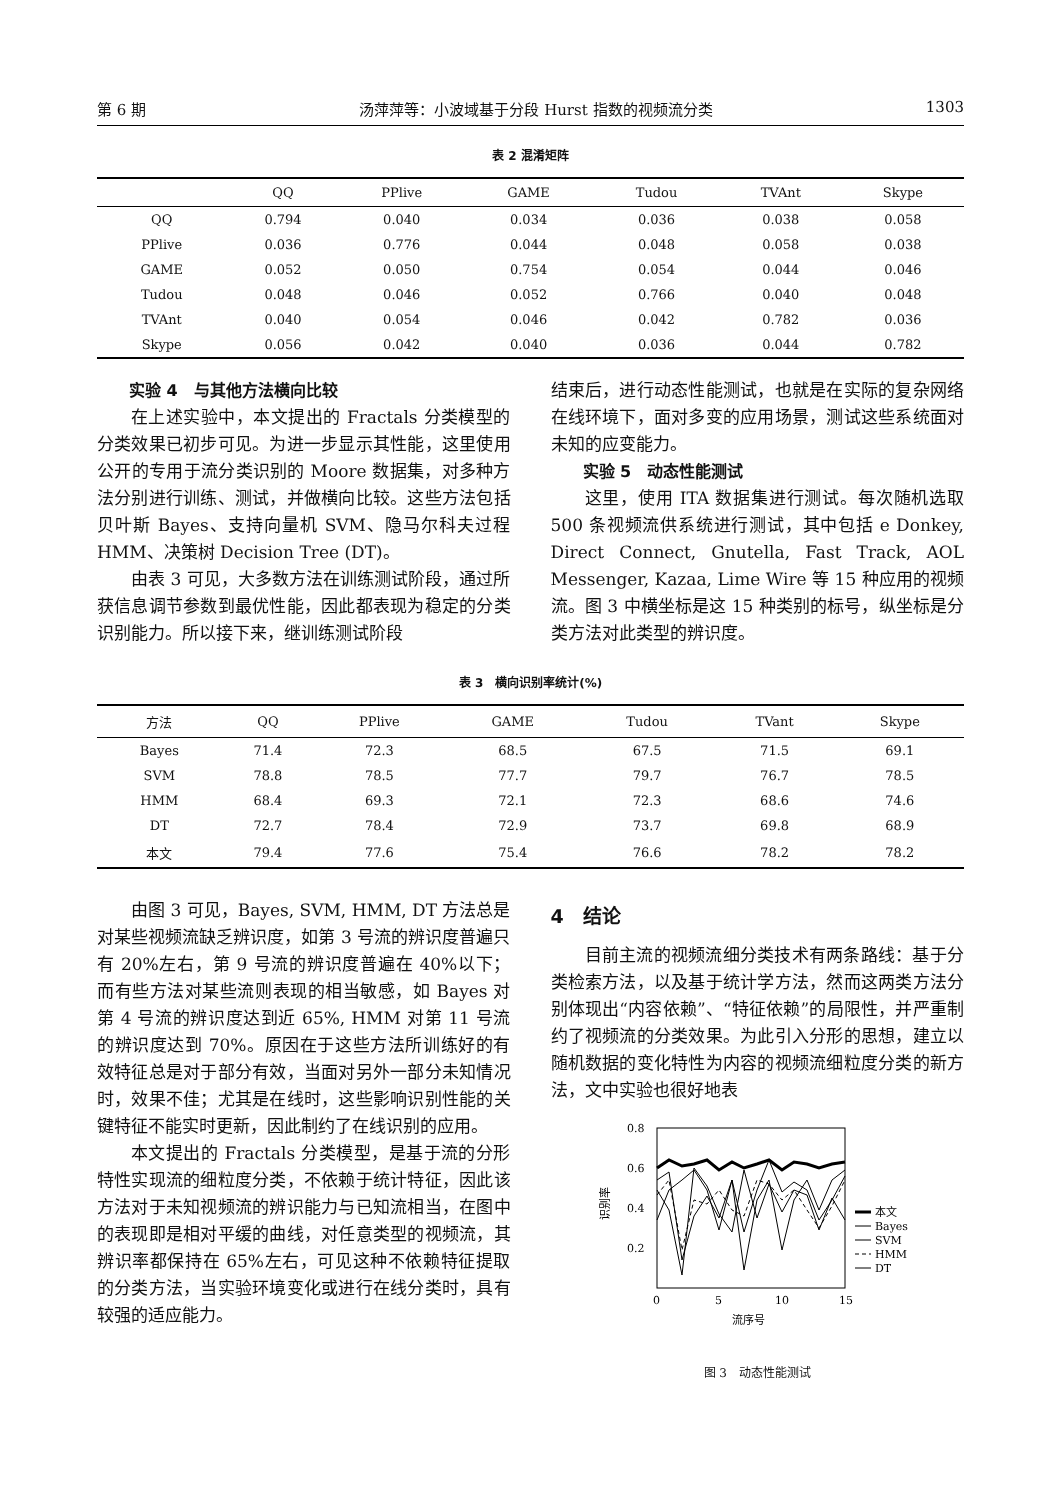第 6 期 汤萍萍等：小波域基于分段 Hurst 指数的视频流分类 1303
表 2 混淆矩阵
| | QQ | PPlive | GAME | Tudou | TVAnt | Skype |
| --- | --- | --- | --- | --- | --- | --- |
| QQ | 0.794 | 0.040 | 0.034 | 0.036 | 0.038 | 0.058 |
| PPlive | 0.036 | 0.776 | 0.044 | 0.048 | 0.058 | 0.038 |
| GAME | 0.052 | 0.050 | 0.754 | 0.054 | 0.044 | 0.046 |
| Tudou | 0.048 | 0.046 | 0.052 | 0.766 | 0.040 | 0.048 |
| TVAnt | 0.040 | 0.054 | 0.046 | 0.042 | 0.782 | 0.036 |
| Skype | 0.056 | 0.042 | 0.040 | 0.036 | 0.044 | 0.782 |
实验 4　与其他方法横向比较
在上述实验中，本文提出的 Fractals 分类模型的分类效果已初步可见。为进一步显示其性能，这里使用公开的专用于流分类识别的 Moore 数据集，对多种方法分别进行训练、测试，并做横向比较。这些方法包括贝叶斯 Bayes、支持向量机 SVM、隐马尔科夫过程 HMM、决策树 Decision Tree (DT)。
由表 3 可见，大多数方法在训练测试阶段，通过所获信息调节参数到最优性能，因此都表现为稳定的分类识别能力。所以接下来，继训练测试阶段
结束后，进行动态性能测试，也就是在实际的复杂网络在线环境下，面对多变的应用场景，测试这些系统面对未知的应变能力。
实验 5　动态性能测试
这里，使用 ITA 数据集进行测试。每次随机选取 500 条视频流供系统进行测试，其中包括 e Donkey, Direct Connect, Gnutella, Fast Track, AOL Messenger, Kazaa, Lime Wire 等 15 种应用的视频流。图 3 中横坐标是这 15 种类别的标号，纵坐标是分类方法对此类型的辨识度。
表 3　横向识别率统计(%)
| 方法 | QQ | PPlive | GAME | Tudou | TVant | Skype |
| --- | --- | --- | --- | --- | --- | --- |
| Bayes | 71.4 | 72.3 | 68.5 | 67.5 | 71.5 | 69.1 |
| SVM | 78.8 | 78.5 | 77.7 | 79.7 | 76.7 | 78.5 |
| HMM | 68.4 | 69.3 | 72.1 | 72.3 | 68.6 | 74.6 |
| DT | 72.7 | 78.4 | 72.9 | 73.7 | 69.8 | 68.9 |
| 本文 | 79.4 | 77.6 | 75.4 | 76.6 | 78.2 | 78.2 |
由图 3 可见，Bayes, SVM, HMM, DT 方法总是对某些视频流缺乏辨识度，如第 3 号流的辨识度普遍只有 20%左右，第 9 号流的辨识度普遍在 40%以下；而有些方法对某些流则表现的相当敏感，如 Bayes 对第 4 号流的辨识度达到近 65%, HMM 对第 11 号流的辨识度达到 70%。原因在于这些方法所训练好的有效特征总是对于部分有效，当面对另外一部分未知情况时，效果不佳；尤其是在线时，这些影响识别性能的关键特征不能实时更新，因此制约了在线识别的应用。
本文提出的 Fractals 分类模型，是基于流的分形特性实现流的细粒度分类，不依赖于统计特征，因此该方法对于未知视频流的辨识能力与已知流相当，在图中的表现即是相对平缓的曲线，对任意类型的视频流，其辨识率都保持在 65%左右，可见这种不依赖特征提取的分类方法，当实验环境变化或进行在线分类时，具有较强的适应能力。
4　结论
目前主流的视频流细分类技术有两条路线：基于分类检索方法，以及基于统计学方法，然而这两类方法分别体现出“内容依赖”、“特征依赖”的局限性，并严重制约了视频流的分类效果。为此引入分形的思想，建立以随机数据的变化特性为内容的视频流细粒度分类的新方法，文中实验也很好地表
0.8
0.6
0.4
0.2
识别率
本文
Bayes
SVM
HMM
DT
0
5
10
15
流序号
图 3　动态性能测试